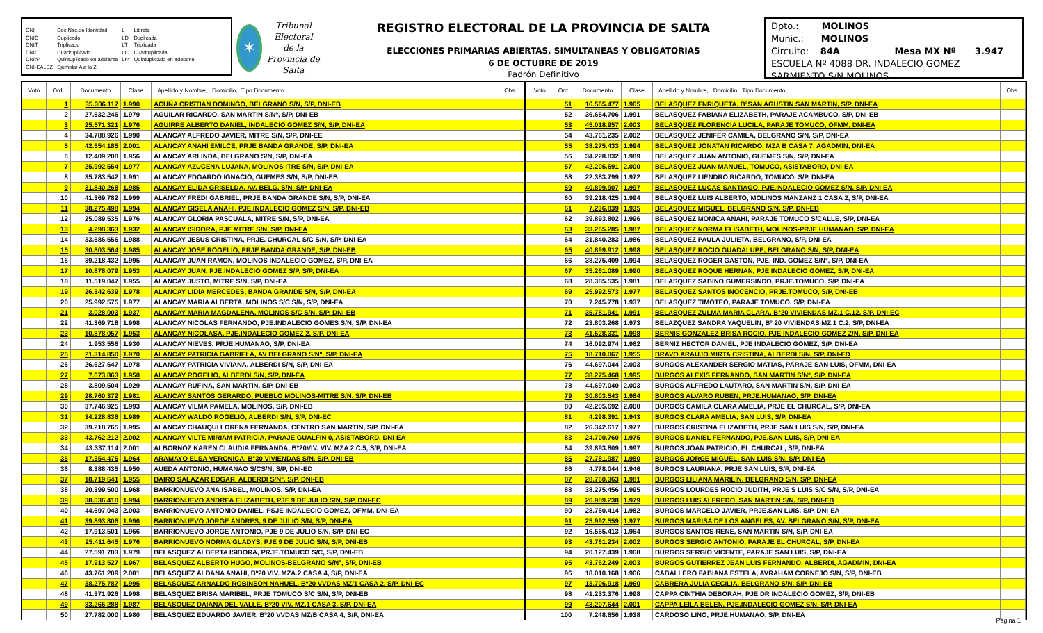| DNI | Doc.Nac.de Identidad | L | Libreta |
| DNID | Duplicado | LD | Duplicada |
| DNIT | Triplicado | LT | Triplicada |
| DNIC | Cuadruplicado | LC | Cuadruplicada |
| DNInº | Quintuplicado en adelante | Lnº | Quintuplicado en adelante |
| DNI-EA..EZ | Ejemplar A a la Z | | |
✶
Tribunal Electoral
de la
Provincia de Salta
REGISTRO ELECTORAL DE LA PROVINCIA DE SALTA
ELECCIONES PRIMARIAS ABIERTAS, SIMULTANEAS Y OBLIGATORIAS
6 DE OCTUBRE DE 2019
Padrón Definitivo
Dpto.: MOLINOS
Munic.: MOLINOS
Circuito: 84A Mesa MX Nº 3.947
ESCUELA Nº 4088 DR. INDALECIO GOMEZ
SARMIENTO S/N MOLINOS
| Votó | Ord. | Documento | Clase | Apellido y Nombre, Domicilio, Tipo Documento | Obs. | Votó | Ord. | Documento | Clase | Apellido y Nombre, Domicilio, Tipo Documento | Obs. |
| --- | --- | --- | --- | --- | --- | --- | --- | --- | --- | --- | --- |
| | 1 | 35.306.117 | 1.990 | ACUÑA CRISTIAN DOMINGO, BELGRANO S/N, S/P, DNI-EB | | | 51 | 16.565.477 | 1.965 | BELASQUEZ ENRIQUETA, B°SAN AGUSTIN SAN MARTIN, S/P, DNI-EA | |
| | 2 | 27.532.246 | 1.979 | AGUILAR RICARDO, SAN MARTIN S/Nº, S/P, DNI-EB | | | 52 | 36.654.706 | 1.991 | BELASQUEZ FABIANA ELIZABETH, PARAJE ACAMBUCO, S/P, DNI-EB | |
| | 3 | 25.571.321 | 1.976 | AGUIRRE ALBERTO DANIEL, INDALECIO GOMEZ S/N, S/P, DNI-EA | | | 53 | 45.018.957 | 2.003 | BELASQUEZ FLORENCIA LUCILA, PARAJE TOMUCO, OFMM, DNI-EA | |
| | 4 | 34.788.926 | 1.990 | ALANCAY ALFREDO JAVIER, MITRE S/N, S/P, DNI-EE | | | 54 | 43.761.235 | 2.002 | BELASQUEZ JENIFER CAMILA, BELGRANO S/N, S/P, DNI-EA | |
| | 5 | 42.554.185 | 2.001 | ALANCAY ANAHI EMILCE, PRJE BANDA GRANDE, S/P, DNI-EA | | | 55 | 38.275.433 | 1.994 | BELASQUEZ JONATAN RICARDO, MZA B CASA 7, AGADMIN, DNI-EA | |
| | 6 | 12.409.208 | 1.956 | ALANCAY ARLINDA, BELGRANO S/N, S/P, DNI-EA | | | 56 | 34.228.832 | 1.989 | BELASQUEZ JUAN ANTONIO, GUEMES S/N, S/P, DNI-EA | |
| | 7 | 25.992.554 | 1.977 | ALANCAY AZUCENA LUJANA, MOLINOS ITRE S/N, S/P, DNI-EA | | | 57 | 42.205.691 | 2.000 | BELASQUEZ JUAN MANUEL, TOMUCO, ASISTABORD, DNI-EA | |
| | 8 | 35.783.542 | 1.991 | ALANCAY EDGARDO IGNACIO, GUEMES S/N, S/P, DNI-EB | | | 58 | 22.383.799 | 1.972 | BELASQUEZ LIENDRO RICARDO, TOMUCO, S/P, DNI-EA | |
| | 9 | 31.840.268 | 1.985 | ALANCAY ELIDA GRISELDA, AV. BELG. S/N, S/P, DNI-EA | | | 59 | 40.899.907 | 1.997 | BELASQUEZ LUCAS SANTIAGO, PJE.INDALECIO GOMEZ S/N, S/P, DNI-EA | |
| | 10 | 41.369.782 | 1.999 | ALANCAY FREDI GABRIEL, PRJE BANDA GRANDE S/N, S/P, DNI-EA | | | 60 | 39.218.425 | 1.994 | BELASQUEZ LUIS ALBERTO, MOLINOS MANZANZ 1 CASA 2, S/P, DNI-EA | |
| | 11 | 38.275.498 | 1.994 | ALANCAY GISELA ANAHI, PJE.INDALECIO GOMEZ S/N, S/P, DNI-EB | | | 61 | 7.236.839 | 1.935 | BELASQUEZ MIGUEL, BELGRANO S/N, S/P, DNI-EB | |
| | 12 | 25.089.535 | 1.976 | ALANCAY GLORIA PASCUALA, MITRE S/N, S/P, DNI-EA | | | 62 | 39.893.802 | 1.996 | BELASQUEZ MONICA ANAHI, PARAJE TOMUCO S/CALLE, S/P, DNI-EA | |
| | 13 | 4.298.363 | 1.932 | ALANCAY ISIDORA, PJE MITRE S/N, S/P, DNI-EA | | | 63 | 33.265.285 | 1.987 | BELASQUEZ NORMA ELISABETH, MOLINOS-PRJE HUMANAO, S/P, DNI-EA | |
| | 14 | 33.586.556 | 1.988 | ALANCAY JESUS CRISTINA, PRJE. CHURCAL S/C S/N, S/P, DNI-EA | | | 64 | 31.840.283 | 1.986 | BELASQUEZ PAULA JULIETA, BELGRANO, S/P, DNI-EA | |
| | 15 | 30.803.564 | 1.985 | ALANCAY JOSE ROGELIO, PRJE BANDA GRANDE, S/P, DNI-EB | | | 65 | 40.899.912 | 1.998 | BELASQUEZ ROCIO GUADALUPE, BELGRANO S/N, S/P, DNI-EA | |
| | 16 | 39.218.432 | 1.995 | ALANCAY JUAN RAMON, MOLINOS INDALECIO GOMEZ, S/P, DNI-EA | | | 66 | 38.275.409 | 1.994 | BELASQUEZ ROGER GASTON, PJE. IND. GOMEZ S/N°, S/P, DNI-EA | |
| | 17 | 10.878.079 | 1.953 | ALANCAY JUAN, PJE.INDALECIO GOMEZ S/P, S/P, DNI-EA | | | 67 | 35.261.089 | 1.990 | BELASQUEZ ROQUE HERNAN, PJE INDALECIO GOMEZ, S/P, DNI-EA | |
| | 18 | 11.519.047 | 1.955 | ALANCAY JUSTO, MITRE S/N, S/P, DNI-EA | | | 68 | 28.385.535 | 1.981 | BELASQUEZ SABINO GUMERSINDO, PRJE.TOMUCO, S/P, DNI-EA | |
| | 19 | 26.342.639 | 1.978 | ALANCAY LIDIA MERCEDES, BANDA GRANDE S/N, S/P, DNI-EA | | | 69 | 25.992.573 | 1.977 | BELASQUEZ SANTOS INOCENCIO, PRJE.TOMUCO, S/P, DNI-EB | |
| | 20 | 25.992.575 | 1.977 | ALANCAY MARIA ALBERTA, MOLINOS S/C S/N, S/P, DNI-EA | | | 70 | 7.245.778 | 1.937 | BELASQUEZ TIMOTEO, PARAJE TOMUCO, S/P, DNI-EA | |
| | 21 | 3.028.003 | 1.937 | ALANCAY MARIA MAGDALENA, MOLINOS S/C S/N, S/P, DNI-EB | | | 71 | 35.781.941 | 1.991 | BELASQUEZ ZULMA MARIA CLARA, B°20 VIVIENDAS MZ.1 C.12, S/P, DNI-EC | |
| | 22 | 41.369.718 | 1.998 | ALANCAY NICOLAS FERNANDO, PJE.INDALECIO GOMES S/N, S/P, DNI-EA | | | 72 | 23.803.268 | 1.973 | BELAZQUEZ SANDRA YAQUELIN, Bº 20 VIVIENDAS MZ.1 C.2, S/P, DNI-EA | |
| | 23 | 10.878.057 | 1.953 | ALANCAY NICOLASA, PJE.INDALECIO GOMEZ 2, S/P, DNI-EA | | | 73 | 41.528.331 | 1.998 | BERNIS GONZALEZ BRISA ROCIO, PJE INDALECIO GOMEZ Z/N, S/P, DNI-EA | |
| | 24 | 1.953.556 | 1.930 | ALANCAY NIEVES, PRJE.HUMANAO, S/P, DNI-EA | | | 74 | 16.092.974 | 1.962 | BERNIZ HECTOR DANIEL, PJE INDALECIO GOMEZ, S/P, DNI-EA | |
| | 25 | 21.314.850 | 1.970 | ALANCAY PATRICIA GABRIELA, AV BELGRANO S/Nº, S/P, DNI-EA | | | 75 | 18.710.067 | 1.955 | BRAVO ARAUJO MIRTA CRISTINA, ALBERDI S/N, S/P, DNI-ED | |
| | 26 | 26.627.647 | 1.978 | ALANCAY PATRICIA VIVIANA, ALBERDI S/N, S/P, DNI-EA | | | 76 | 44.697.044 | 2.003 | BURGOS ALEXANDER SERGIO MATIAS, PARAJE SAN LUIS, OFMM, DNI-EA | |
| | 27 | 7.673.863 | 1.950 | ALANCAY ROGELIO, ALBERDI S/N, S/P, DNI-EA | | | 77 | 38.275.468 | 1.995 | BURGOS ALEXIS FERNANDO, SAN MARTIN S/Nº, S/P, DNI-EA | |
| | 28 | 3.809.504 | 1.929 | ALANCAY RUFINA, SAN MARTIN, S/P, DNI-EB | | | 78 | 44.697.040 | 2.003 | BURGOS ALFREDO LAUTARO, SAN MARTIN S/N, S/P, DNI-EA | |
| | 29 | 28.760.372 | 1.981 | ALANCAY SANTOS GERARDO, PUEBLO MOLINOS-MITRE S/N, S/P, DNI-EB | | | 79 | 30.803.543 | 1.984 | BURGOS ALVARO RUBEN, PRJE.HUMANAO, S/P, DNI-EA | |
| | 30 | 37.746.925 | 1.993 | ALANCAY VILMA PAMELA, MOLINOS, S/P, DNI-EB | | | 80 | 42.205.692 | 2.000 | BURGOS CAMILA CLARA AMELIA, PRJE EL CHURCAL, S/P, DNI-EA | |
| | 31 | 34.228.836 | 1.989 | ALANCAY WALDO ROGELIO, ALBERDI S/N, S/P, DNI-EC | | | 81 | 4.298.391 | 1.943 | BURGOS CLARA AMELIA, SAN LUIS, S/P, DNI-EA | |
| | 32 | 39.218.765 | 1.995 | ALANCAY CHAUQUI LORENA FERNANDA, CENTRO SAN MARTIN, S/P, DNI-EA | | | 82 | 26.342.617 | 1.977 | BURGOS CRISTINA ELIZABETH, PRJE SAN LUIS S/N, S/P, DNI-EA | |
| | 33 | 43.762.212 | 2.002 | ALANCAY VILTE MIRIAM PATRICIA, PARAJE GUALFIN 0, ASISTABORD, DNI-EA | | | 83 | 24.700.760 | 1.975 | BURGOS DANIEL FERNANDO, PJE.SAN LUIS, S/P, DNI-EA | |
| | 34 | 43.337.114 | 2.001 | ALBORNOZ KAREN CLAUDIA FERNANDA, Bº20VIV. VIV. MZA 2 C.5, S/P, DNI-EA | | | 84 | 39.893.809 | 1.997 | BURGOS JOAN PATRICIO, EL CHURCAL, S/P, DNI-EA | |
| | 35 | 17.354.475 | 1.964 | ARAMAYO ELSA VERONICA, B°30 VIVIENDAS S/N, S/P, DNI-EB | | | 85 | 27.781.987 | 1.980 | BURGOS JORGE MIGUEL, SAN LUIS S/N, S/P, DNI-EA | |
| | 36 | 8.388.435 | 1.950 | AUEDA ANTONIO, HUMANAO S/CS/N, S/P, DNI-ED | | | 86 | 4.778.044 | 1.946 | BURGOS LAURIANA, PRJE SAN LUIS, S/P, DNI-EA | |
| | 37 | 18.719.641 | 1.955 | BAIRO SALAZAR EDGAR, ALBERDI S/N°, S/P, DNI-EB | | | 87 | 28.760.363 | 1.981 | BURGOS LILIANA MARILIN, BELGRANO S/N, S/P, DNI-EA | |
| | 38 | 20.399.500 | 1.968 | BARRIONUEVO ANA ISABEL, MOLINOS, S/P, DNI-EA | | | 88 | 38.275.456 | 1.995 | BURGOS LOURDES ROCIO JUDITH, PRJE S LUIS S/C S/N, S/P, DNI-EA | |
| | 39 | 38.036.410 | 1.994 | BARRIONUEVO ANDREA ELIZABETH, PJE 9 DE JULIO S/N, S/P, DNI-EC | | | 89 | 26.989.238 | 1.979 | BURGOS LUIS ALFREDO, SAN MARTIN S/N, S/P, DNI-EB | |
| | 40 | 44.697.043 | 2.003 | BARRIONUEVO ANTONIO DANIEL, PSJE INDALECIO GOMEZ, OFMM, DNI-EA | | | 90 | 28.760.414 | 1.982 | BURGOS MARCELO JAVIER, PRJE.SAN LUIS, S/P, DNI-EA | |
| | 41 | 39.893.806 | 1.996 | BARRIONUEVO JORGE ANDRES, 9 DE JULIO S/N, S/P, DNI-EA | | | 91 | 25.992.559 | 1.977 | BURGOS MARISA DE LOS ANGELES, AV. BELGRANO S/N, S/P, DNI-EA | |
| | 42 | 17.913.501 | 1.966 | BARRIONUEVO JORGE ANTONIO, PJE 9 DE JULIO S/N, S/P, DNI-EC | | | 92 | 16.565.413 | 1.964 | BURGOS SANTOS RENE, SAN MARTIN S/N, S/P, DNI-EA | |
| | 43 | 25.411.645 | 1.976 | BARRIONUEVO NORMA GLADYS, PJE 9 DE JULIO S/N, S/P, DNI-EB | | | 93 | 43.761.234 | 2.002 | BURGOS SERGIO ANTONIO, PARAJE EL CHURCAL, S/P, DNI-EA | |
| | 44 | 27.591.703 | 1.979 | BELASQUEZ ALBERTA ISIDORA, PRJE.TOMUCO S/C, S/P, DNI-EB | | | 94 | 20.127.439 | 1.968 | BURGOS SERGIO VICENTE, PARAJE SAN LUIS, S/P, DNI-EA | |
| | 45 | 17.913.527 | 1.967 | BELASQUEZ ALBERTO HUGO, MOLINOS-BELGRANO S/N°, S/P, DNI-EB | | | 95 | 43.762.249 | 2.003 | BURGOS GUTIERREZ JEAN LUIS FERNANDO, ALBERDI, AGADMIN, DNI-EA | |
| | 46 | 43.761.209 | 2.001 | BELASQUEZ ALDANA ANAHI, Bº20 VIV. MZA.2 CASA 4, S/P, DNI-EA | | | 96 | 18.010.168 | 1.966 | CABALLERO FABIANA ESTELA, AVRAHAM CORNEJO S/N, S/P, DNI-EB | |
| | 47 | 38.275.787 | 1.995 | BELASQUEZ ARNALDO ROBINSON NAHUEL, Bº20 VVDAS MZ/1 CASA 2, S/P, DNI-EC | | | 97 | 13.706.918 | 1.960 | CABRERA JULIA CECILIA, BELGRANO S/N, S/P, DNI-EB | |
| | 48 | 41.371.926 | 1.998 | BELASQUEZ BRISA MARIBEL, PRJE TOMUCO S/C S/N, S/P, DNI-EB | | | 98 | 41.233.376 | 1.998 | CAPPA CINTHIA DEBORAH, PJE DR INDALECIO GOMEZ, S/P, DNI-EB | |
| | 49 | 33.265.288 | 1.987 | BELASQUEZ DAIANA DEL VALLE, Bº20 VIV. MZ.1 CASA 3, S/P, DNI-EA | | | 99 | 43.207.644 | 2.001 | CAPPA LEILA BELEN, PJE.INDALECIO GOMEZ S/N, S/P, DNI-EA | |
| | 50 | 27.782.000 | 1.980 | BELASQUEZ EDUARDO JAVIER, Bº20 VVDAS MZ/B CASA 4, S/P, DNI-EA | | | 100 | 7.248.856 | 1.938 | CARDOSO LINO, PRJE.HUMANAO, S/P, DNI-EA | |
Página 1